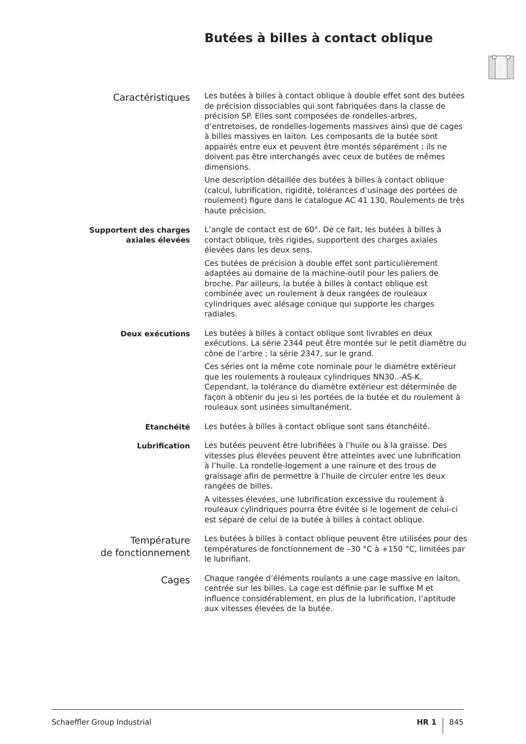Butées à billes à contact oblique
Caractéristiques
Les butées à billes à contact oblique à double effet sont des butées de précision dissociables qui sont fabriquées dans la classe de précision SP. Elles sont composées de rondelles-arbres, d’entretoises, de rondelles-logements massives ainsi que de cages à billes massives en laiton. Les composants de la butée sont appairés entre eux et peuvent être montés séparément ; ils ne doivent pas être interchangés avec ceux de butées de mêmes dimensions.
Une description détaillée des butées à billes à contact oblique (calcul, lubrification, rigidité, tolérances d’usinage des portées de roulement) figure dans le catalogue AC 41 130, Roulements de très haute précision.
Supportent des charges
axiales élevées
L’angle de contact est de 60°. De ce fait, les butées à billes à contact oblique, très rigides, supportent des charges axiales élevées dans les deux sens.
Ces butées de précision à double effet sont particulièrement adaptées au domaine de la machine-outil pour les paliers de broche. Par ailleurs, la butée à billes à contact oblique est combinée avec un roulement à deux rangées de rouleaux cylindriques avec alésage conique qui supporte les charges radiales.
Deux exécutions
Les butées à billes à contact oblique sont livrables en deux exécutions. La série 2344 peut être montée sur le petit diamètre du cône de l’arbre ; la série 2347, sur le grand.
Ces séries ont la même cote nominale pour le diamètre extérieur que les roulements à rouleaux cylindriques NN30..-AS-K. Cependant, la tolérance du diamètre extérieur est déterminée de façon à obtenir du jeu si les portées de la butée et du roulement à rouleaux sont usinées simultanément.
Etanchéité
Les butées à billes à contact oblique sont sans étanchéité.
Lubrification
Les butées peuvent être lubrifiées à l’huile ou à la graisse. Des vitesses plus élevées peuvent être atteintes avec une lubrification à l’huile. La rondelle-logement a une rainure et des trous de graissage afin de permettre à l’huile de circuler entre les deux rangées de billes.
A vitesses élevées, une lubrification excessive du roulement à rouleaux cylindriques pourra être évitée si le logement de celui-ci est séparé de celui de la butée à billes à contact oblique.
Température
de fonctionnement
Les butées à billes à contact oblique peuvent être utilisées pour des températures de fonctionnement de –30 °C à +150 °C, limitées par le lubrifiant.
Cages
Chaque rangée d’éléments roulants a une cage massive en laiton, centrée sur les billes. La cage est définie par le suffixe M et influence considérablement, en plus de la lubrification, l’aptitude aux vitesses élevées de la butée.
Schaeffler Group Industrial HR 1 845